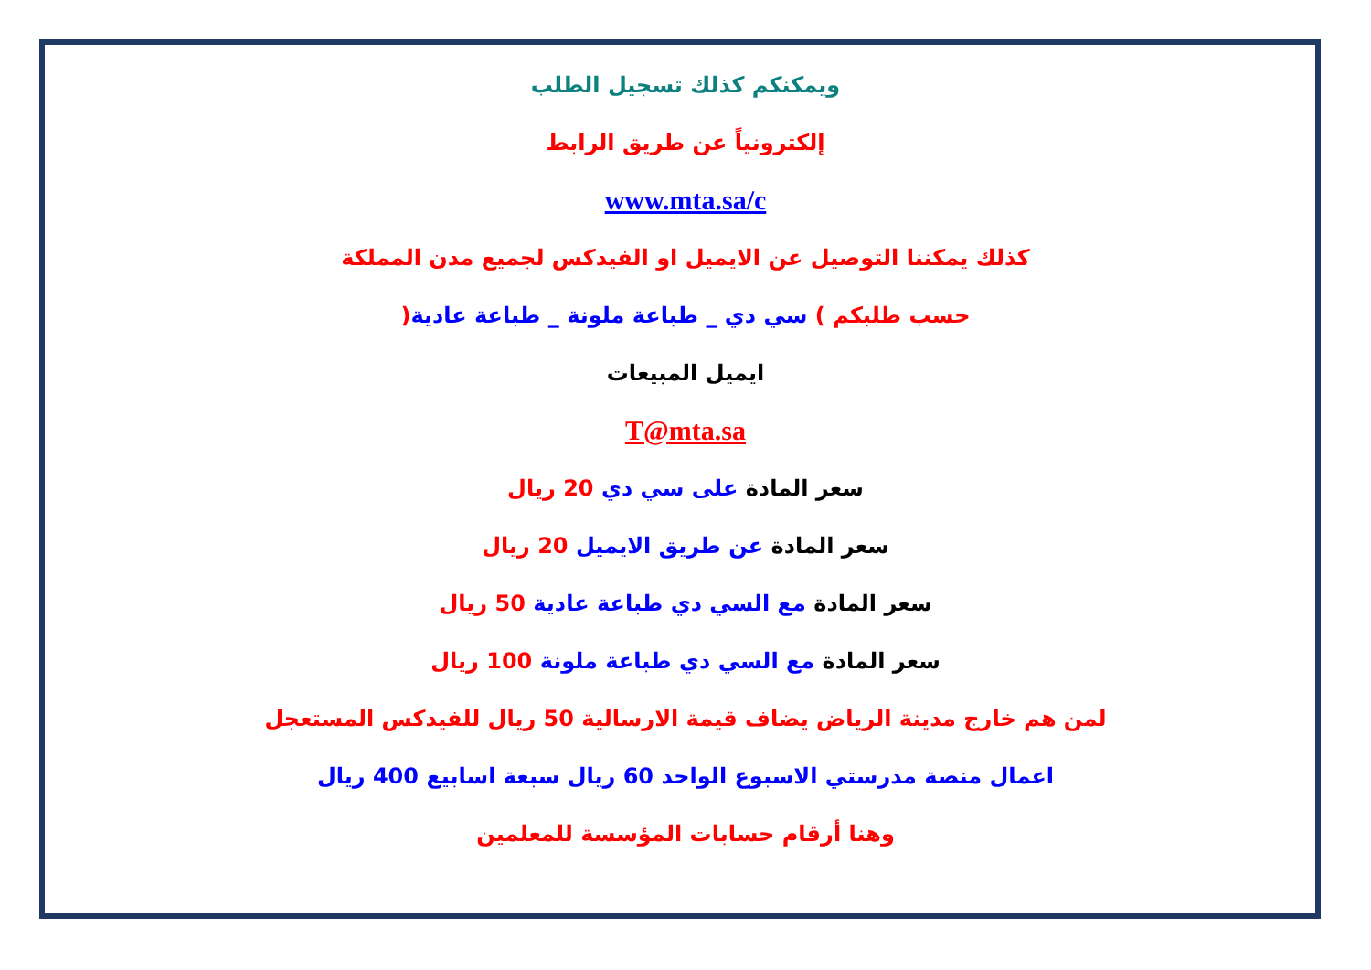ويمكنكم كذلك تسجيل الطلب
إلكترونياً عن طريق الرابط
www.mta.sa/c
كذلك يمكننا التوصيل عن الايميل او الفيدكس لجميع مدن المملكة
حسب طلبكم ) سي دي _ طباعة ملونة _ طباعة عادية(
ايميل المبيعات
T@mta.sa
سعر المادة على سي دي 20 ريال
سعر المادة عن طريق الايميل 20 ريال
سعر المادة مع السي دي طباعة عادية 50 ريال
سعر المادة مع السي دي طباعة ملونة 100 ريال
لمن هم خارج مدينة الرياض يضاف قيمة الارسالية 50 ريال للفيدكس المستعجل
اعمال منصة مدرستي الاسبوع الواحد 60 ريال سبعة اسابيع 400 ريال
وهنا أرقام حسابات المؤسسة للمعلمين